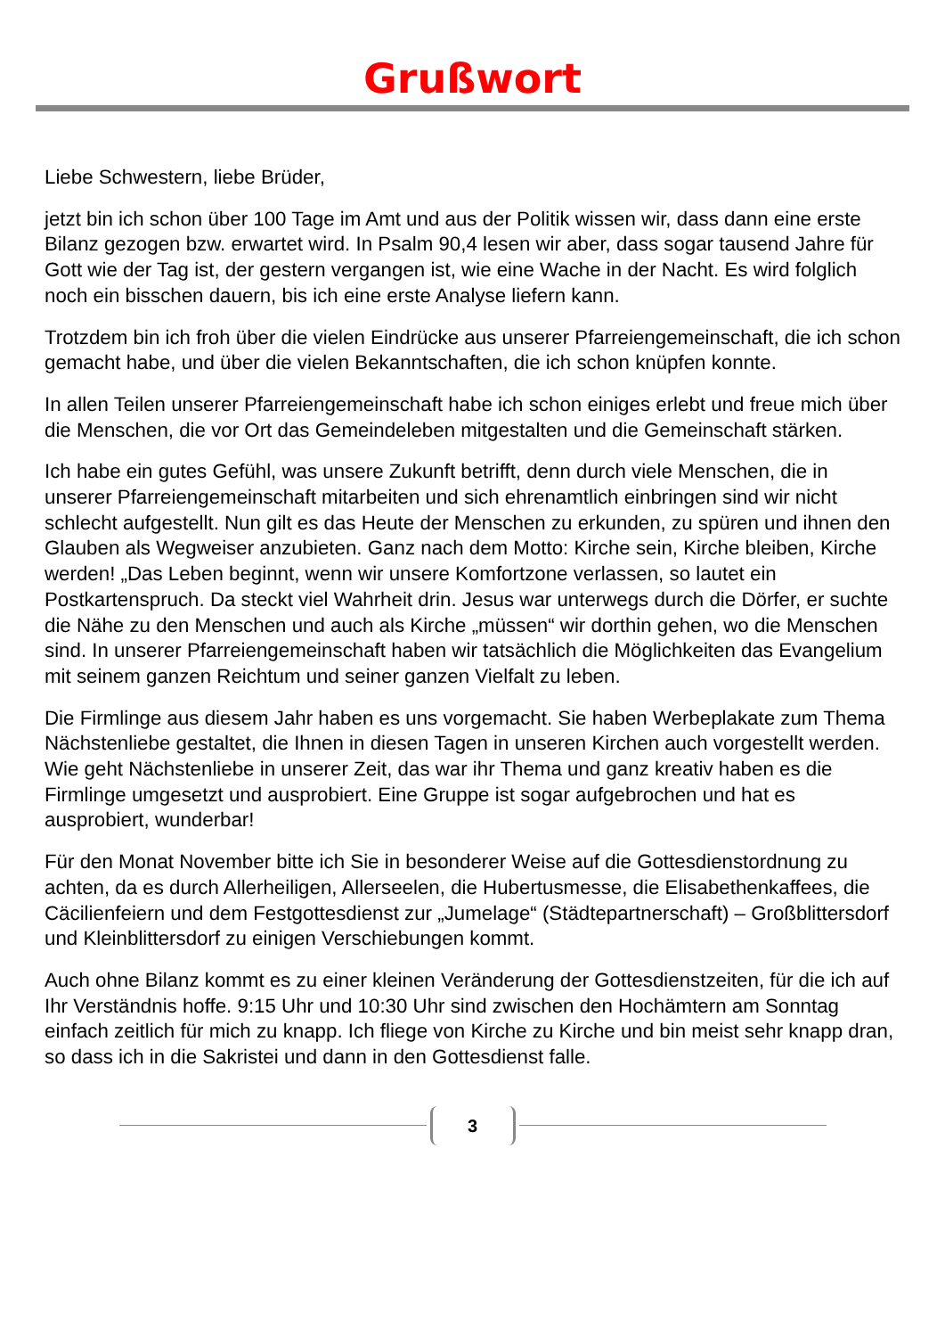Grußwort
Liebe Schwestern, liebe Brüder,
jetzt bin ich schon über 100 Tage im Amt und aus der Politik wissen wir, dass dann eine erste Bilanz gezogen bzw. erwartet wird. In Psalm 90,4 lesen wir aber, dass sogar tausend Jahre für Gott wie der Tag ist, der gestern vergangen ist, wie eine Wache in der Nacht. Es wird folglich noch ein bisschen dauern, bis ich eine erste Analyse liefern kann.
Trotzdem bin ich froh über die vielen Eindrücke aus unserer Pfarreiengemeinschaft, die ich schon gemacht habe, und über die vielen Bekanntschaften, die ich schon knüpfen konnte.
In allen Teilen unserer Pfarreiengemeinschaft habe ich schon einiges erlebt und freue mich über die Menschen, die vor Ort das Gemeindeleben mitgestalten und die Gemeinschaft stärken.
Ich habe ein gutes Gefühl, was unsere Zukunft betrifft, denn durch viele Menschen, die in unserer Pfarreiengemeinschaft mitarbeiten und sich ehrenamtlich einbringen sind wir nicht schlecht aufgestellt. Nun gilt es das Heute der Menschen zu erkunden, zu spüren und ihnen den Glauben als Wegweiser anzubieten. Ganz nach dem Motto: Kirche sein, Kirche bleiben, Kirche werden! „Das Leben beginnt, wenn wir unsere Komfortzone verlassen, so lautet ein Postkartenspruch. Da steckt viel Wahrheit drin. Jesus war unterwegs durch die Dörfer, er suchte die Nähe zu den Menschen und auch als Kirche „müssen“ wir dorthin gehen, wo die Menschen sind. In unserer Pfarreiengemeinschaft haben wir tatsächlich die Möglichkeiten das Evangelium mit seinem ganzen Reichtum und seiner ganzen Vielfalt zu leben.
Die Firmlinge aus diesem Jahr haben es uns vorgemacht. Sie haben Werbeplakate zum Thema Nächstenliebe gestaltet, die Ihnen in diesen Tagen in unseren Kirchen auch vorgestellt werden. Wie geht Nächstenliebe in unserer Zeit, das war ihr Thema und ganz kreativ haben es die Firmlinge umgesetzt und ausprobiert. Eine Gruppe ist sogar aufgebrochen und hat es ausprobiert, wunderbar!
Für den Monat November bitte ich Sie in besonderer Weise auf die Gottesdienstordnung zu achten, da es durch Allerheiligen, Allerseelen, die Hubertusmesse, die Elisabethenkaffees, die Cäcilienfeiern und dem Festgottesdienst zur „Jumelage“ (Städtepartnerschaft) – Großblittersdorf und Kleinblittersdorf zu einigen Verschiebungen kommt.
Auch ohne Bilanz kommt es zu einer kleinen Veränderung der Gottesdienstzeiten, für die ich auf Ihr Verständnis hoffe. 9:15 Uhr und 10:30 Uhr sind zwischen den Hochämtern am Sonntag einfach zeitlich für mich zu knapp. Ich fliege von Kirche zu Kirche und bin meist sehr knapp dran, so dass ich in die Sakristei und dann in den Gottesdienst falle.
3